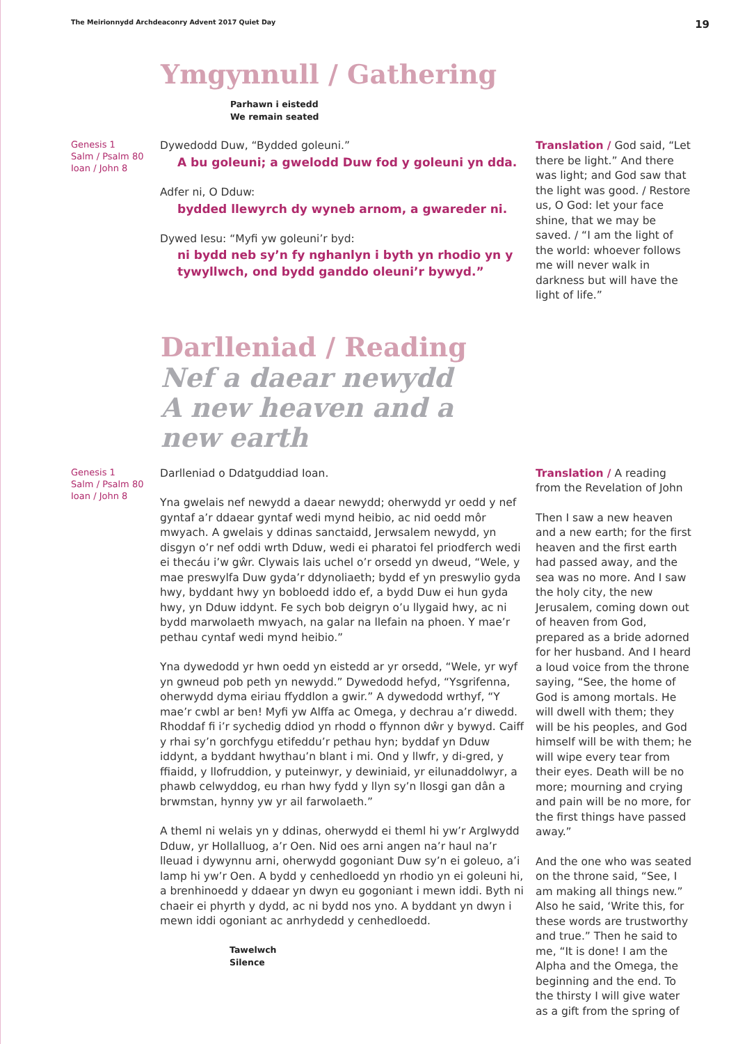The Meirionnydd Archdeaconry Advent 2017 Quiet Day 19
Ymgynnull / Gathering
Parhawn i eistedd
We remain seated
Genesis 1
Salm / Psalm 80
Ioan / John 8
Dywedodd Duw, “Bydded goleuni.”
A bu goleuni; a gwelodd Duw fod y goleuni yn dda.
Adfer ni, O Dduw:
bydded llewyrch dy wyneb arnom, a gwareder ni.
Dywed Iesu: “Myfi yw goleuni’r byd:
ni bydd neb sy’n fy nghanlyn i byth yn rhodio yn y tywyllwch, ond bydd ganddo oleuni’r bywyd.”
Translation / God said, “Let there be light.” And there was light; and God saw that the light was good. / Restore us, O God: let your face shine, that we may be saved. / “I am the light of the world: whoever follows me will never walk in darkness but will have the light of life.”
Darlleniad / Reading
Nef a daear newydd
A new heaven and a new earth
Genesis 1
Salm / Psalm 80
Ioan / John 8
Darlleniad o Ddatguddiad Ioan.
Yna gwelais nef newydd a daear newydd; oherwydd yr oedd y nef gyntaf a’r ddaear gyntaf wedi mynd heibio, ac nid oedd môr mwyach. A gwelais y ddinas sanctaidd, Jerwsalem newydd, yn disgyn o’r nef oddi wrth Dduw, wedi ei pharatoi fel priodferch wedi ei thecáu i’w gŵr. Clywais lais uchel o’r orsedd yn dweud, “Wele, y mae preswylfa Duw gyda’r ddynoliaeth; bydd ef yn preswylio gyda hwy, byddant hwy yn bobloedd iddo ef, a bydd Duw ei hun gyda hwy, yn Dduw iddynt. Fe sych bob deigryn o’u llygaid hwy, ac ni bydd marwolaeth mwyach, na galar na llefain na phoen. Y mae’r pethau cyntaf wedi mynd heibio.”
Yna dywedodd yr hwn oedd yn eistedd ar yr orsedd, “Wele, yr wyf yn gwneud pob peth yn newydd.” Dywedodd hefyd, “Ysgrifenna, oherwydd dyma eiriau ffyddlon a gwir.” A dywedodd wrthyf, “Y mae’r cwbl ar ben! Myfi yw Alffa ac Omega, y dechrau a’r diwedd. Rhoddaf fi i’r sychedig ddiod yn rhodd o ffynnon dŵr y bywyd. Caiff y rhai sy’n gorchfygu etifeddu’r pethau hyn; byddaf yn Dduw iddynt, a byddant hwythau’n blant i mi. Ond y llwfr, y di-gred, y ffiaidd, y llofruddion, y puteinwyr, y dewiniaid, yr eilunaddolwyr, a phawb celwyddog, eu rhan hwy fydd y llyn sy’n llosgi gan dân a brwmstan, hynny yw yr ail farwolaeth.”
A theml ni welais yn y ddinas, oherwydd ei theml hi yw’r Arglwydd Dduw, yr Hollalluog, a’r Oen. Nid oes arni angen na’r haul na’r lleuad i dywynnu arni, oherwydd gogoniant Duw sy’n ei goleuo, a’i lamp hi yw’r Oen. A bydd y cenhedloedd yn rhodio yn ei goleuni hi, a brenhinoedd y ddaear yn dwyn eu gogoniant i mewn iddi. Byth ni chaeir ei phyrth y dydd, ac ni bydd nos yno. A byddant yn dwyn i mewn iddi ogoniant ac anrhydedd y cenhedloedd.
Tawelwch
Silence
Translation / A reading from the Revelation of John
Then I saw a new heaven and a new earth; for the first heaven and the first earth had passed away, and the sea was no more. And I saw the holy city, the new Jerusalem, coming down out of heaven from God, prepared as a bride adorned for her husband. And I heard a loud voice from the throne saying, “See, the home of God is among mortals. He will dwell with them; they will be his peoples, and God himself will be with them; he will wipe every tear from their eyes. Death will be no more; mourning and crying and pain will be no more, for the first things have passed away.”
And the one who was seated on the throne said, “See, I am making all things new.” Also he said, ‘Write this, for these words are trustworthy and true.” Then he said to me, “It is done! I am the Alpha and the Omega, the beginning and the end. To the thirsty I will give water as a gift from the spring of